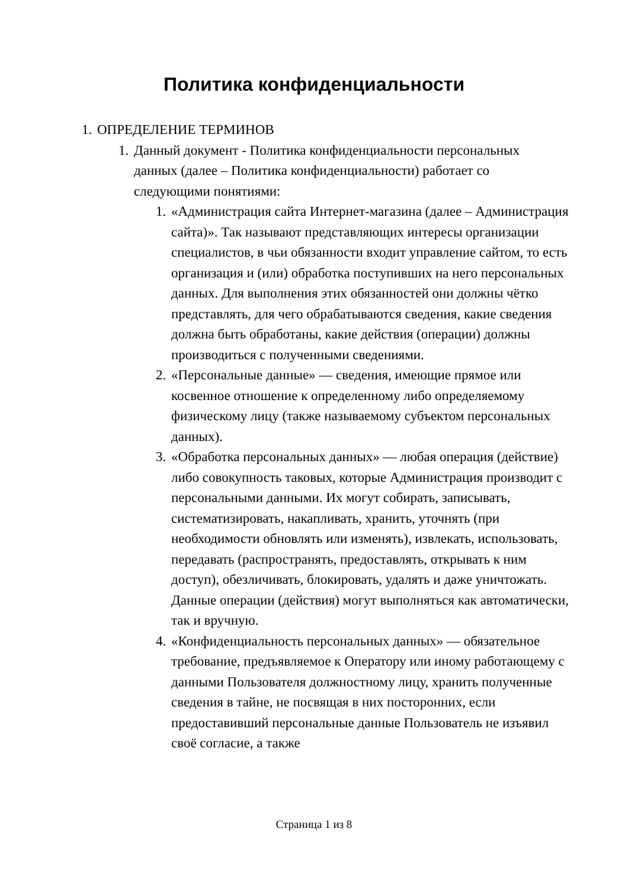Политика конфиденциальности
1. ОПРЕДЕЛЕНИЕ ТЕРМИНОВ
1. Данный документ - Политика конфиденциальности персональных данных (далее – Политика конфиденциальности) работает со следующими понятиями:
1. «Администрация сайта Интернет-магазина (далее – Администрация сайта)». Так называют представляющих интересы организации специалистов, в чьи обязанности входит управление сайтом, то есть организация и (или) обработка поступивших на него персональных данных. Для выполнения этих обязанностей они должны чётко представлять, для чего обрабатываются сведения, какие сведения должна быть обработаны, какие действия (операции) должны производиться с полученными сведениями.
2. «Персональные данные» — сведения, имеющие прямое или косвенное отношение к определенному либо определяемому физическому лицу (также называемому субъектом персональных данных).
3. «Обработка персональных данных» — любая операция (действие) либо совокупность таковых, которые Администрация производит с персональными данными. Их могут собирать, записывать, систематизировать, накапливать, хранить, уточнять (при необходимости обновлять или изменять), извлекать, использовать, передавать (распространять, предоставлять, открывать к ним доступ), обезличивать, блокировать, удалять и даже уничтожать. Данные операции (действия) могут выполняться как автоматически, так и вручную.
4. «Конфиденциальность персональных данных» — обязательное требование, предъявляемое к Оператору или иному работающему с данными Пользователя должностному лицу, хранить полученные сведения в тайне, не посвящая в них посторонних, если предоставивший персональные данные Пользователь не изъявил своё согласие, а также
Страница 1 из 8